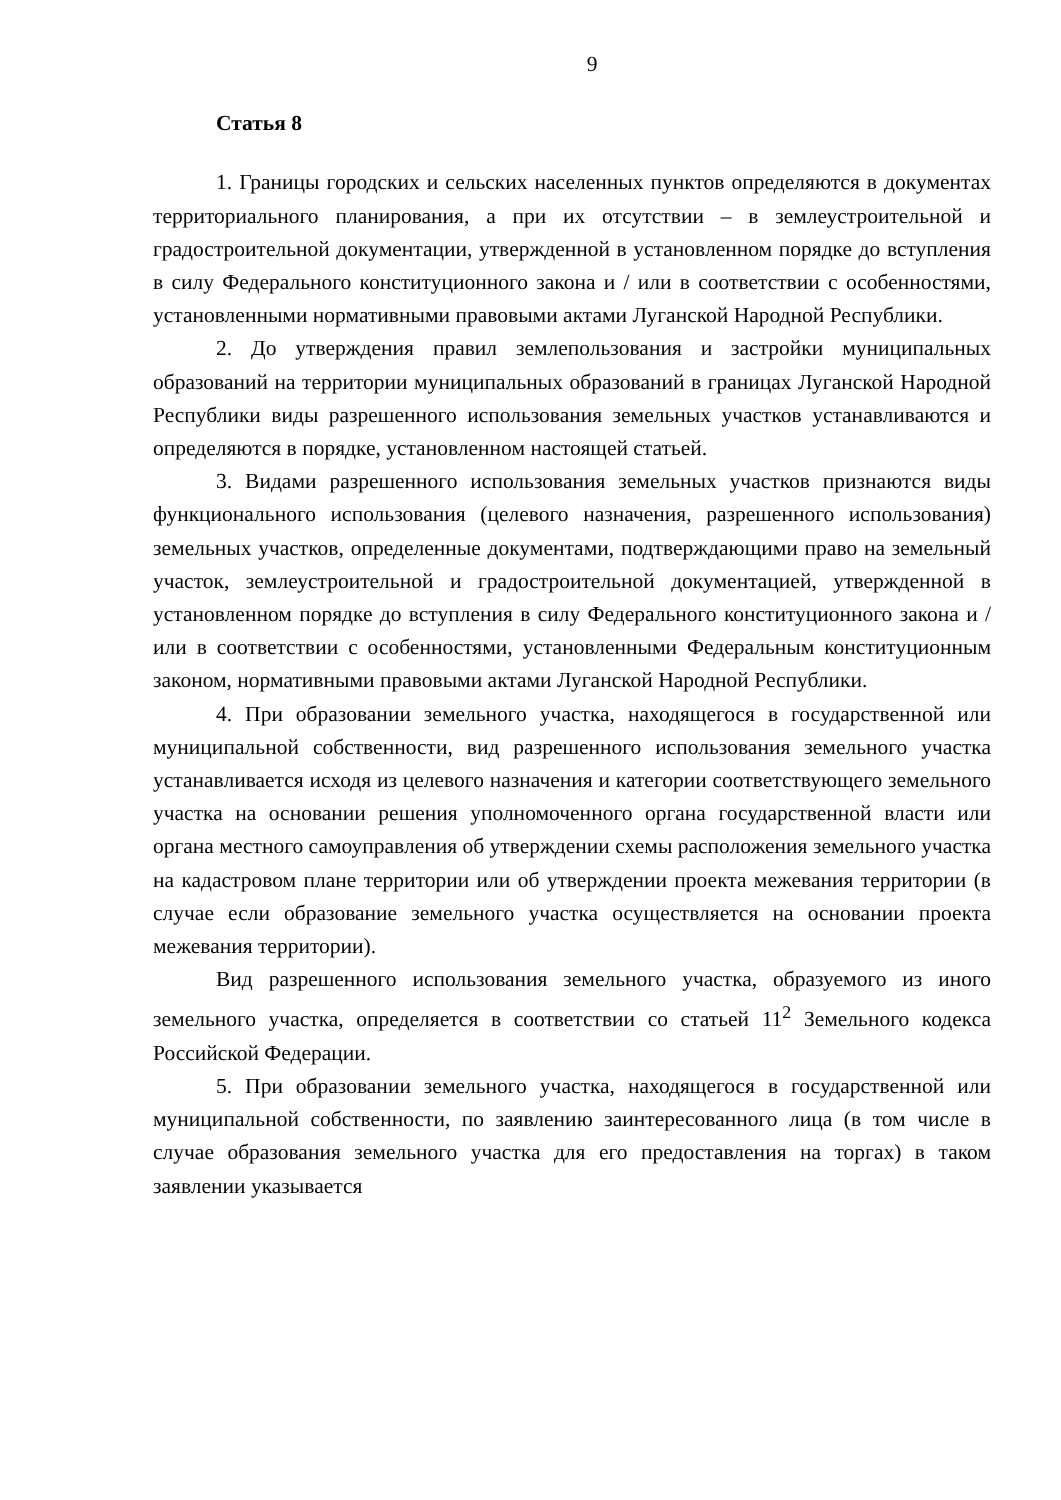9
Статья 8
1. Границы городских и сельских населенных пунктов определяются в документах территориального планирования, а при их отсутствии – в землеустроительной и градостроительной документации, утвержденной в установленном порядке до вступления в силу Федерального конституционного закона и / или в соответствии с особенностями, установленными нормативными правовыми актами Луганской Народной Республики.
2. До утверждения правил землепользования и застройки муниципальных образований на территории муниципальных образований в границах Луганской Народной Республики виды разрешенного использования земельных участков устанавливаются и определяются в порядке, установленном настоящей статьей.
3. Видами разрешенного использования земельных участков признаются виды функционального использования (целевого назначения, разрешенного использования) земельных участков, определенные документами, подтверждающими право на земельный участок, землеустроительной и градостроительной документацией, утвержденной в установленном порядке до вступления в силу Федерального конституционного закона и / или в соответствии с особенностями, установленными Федеральным конституционным законом, нормативными правовыми актами Луганской Народной Республики.
4. При образовании земельного участка, находящегося в государственной или муниципальной собственности, вид разрешенного использования земельного участка устанавливается исходя из целевого назначения и категории соответствующего земельного участка на основании решения уполномоченного органа государственной власти или органа местного самоуправления об утверждении схемы расположения земельного участка на кадастровом плане территории или об утверждении проекта межевания территории (в случае если образование земельного участка осуществляется на основании проекта межевания территории).
Вид разрешенного использования земельного участка, образуемого из иного земельного участка, определяется в соответствии со статьей 11<sup>2</sup> Земельного кодекса Российской Федерации.
5. При образовании земельного участка, находящегося в государственной или муниципальной собственности, по заявлению заинтересованного лица (в том числе в случае образования земельного участка для его предоставления на торгах) в таком заявлении указывается